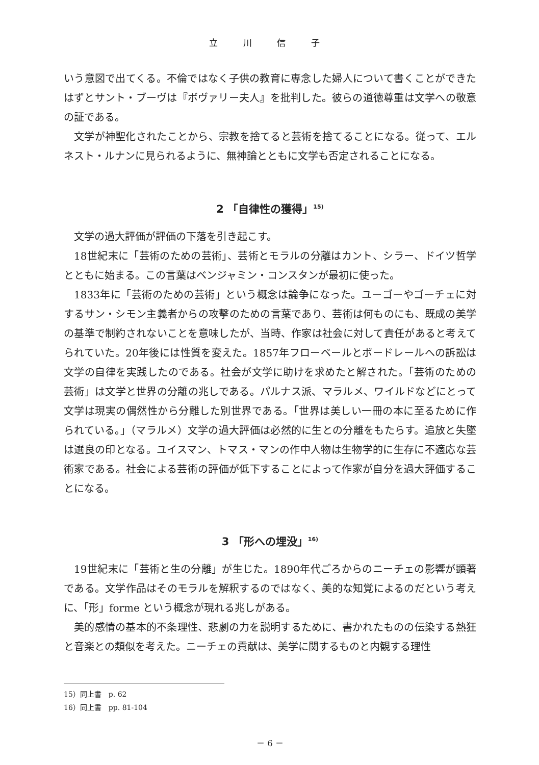立 川 信 子
いう意図で出てくる。不倫ではなく子供の教育に専念した婦人について書くことができたはずとサント・ブーヴは『ボヴァリー夫人』を批判した。彼らの道徳尊重は文学への敬意の証である。
文学が神聖化されたことから、宗教を捨てると芸術を捨てることになる。従って、エルネスト・ルナンに見られるように、無神論とともに文学も否定されることになる。
2 「自律性の獲得」<sup>15)</sup>
文学の過大評価が評価の下落を引き起こす。
18世紀末に「芸術のための芸術」、芸術とモラルの分離はカント、シラー、ドイツ哲学とともに始まる。この言葉はベンジャミン・コンスタンが最初に使った。
1833年に「芸術のための芸術」という概念は論争になった。ユーゴーやゴーチェに対するサン・シモン主義者からの攻撃のための言葉であり、芸術は何ものにも、既成の美学の基準で制約されないことを意味したが、当時、作家は社会に対して責任があると考えてられていた。20年後には性質を変えた。1857年フローベールとボードレールへの訴訟は文学の自律を実践したのである。社会が文学に助けを求めたと解された。「芸術のための芸術」は文学と世界の分離の兆しである。パルナス派、マラルメ、ワイルドなどにとって文学は現実の偶然性から分離した別世界である。「世界は美しい一冊の本に至るために作られている。」（マラルメ）文学の過大評価は必然的に生との分離をもたらす。追放と失墜は選良の印となる。ユイスマン、トマス・マンの作中人物は生物学的に生存に不適応な芸術家である。社会による芸術の評価が低下することによって作家が自分を過大評価することになる。
3 「形への埋没」<sup>16)</sup>
19世紀末に「芸術と生の分離」が生じた。1890年代ごろからのニーチェの影響が顕著である。文学作品はそのモラルを解釈するのではなく、美的な知覚によるのだという考えに、「形」forme という概念が現れる兆しがある。
美的感情の基本的不条理性、悲劇の力を説明するために、書かれたものの伝染する熱狂と音楽との類似を考えた。ニーチェの貢献は、美学に関するものと内観する理性
15）同上書　p. 62
16）同上書　pp. 81-104
－ 6 －